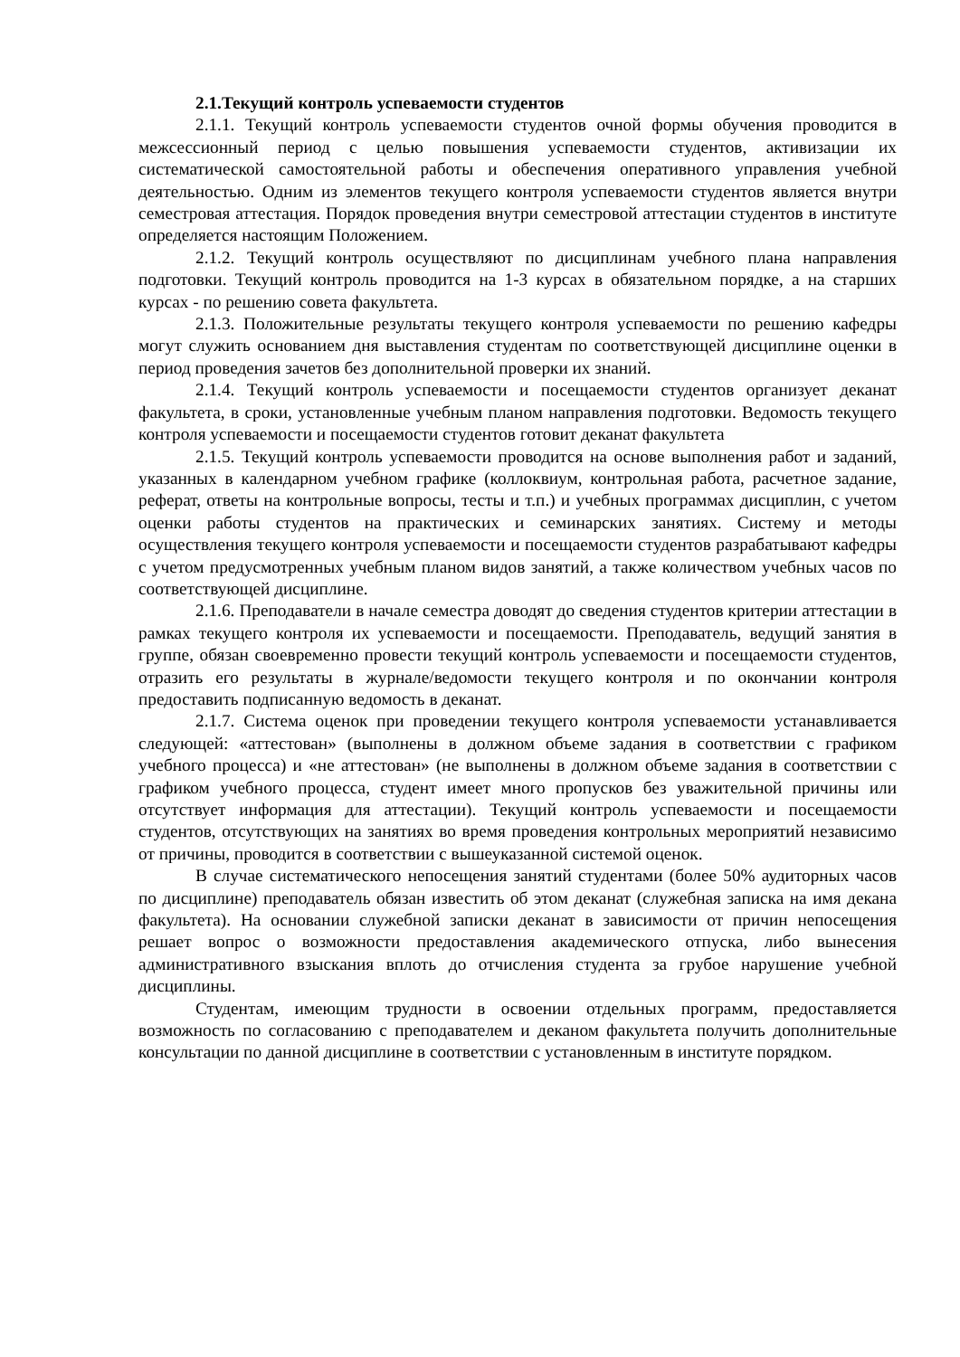2.1.Текущий контроль успеваемости студентов
2.1.1. Текущий контроль успеваемости студентов очной формы обучения проводится в межсессионный период с целью повышения успеваемости студентов, активизации их систематической самостоятельной работы и обеспечения оперативного управления учебной деятельностью. Одним из элементов текущего контроля успеваемости студентов является внутри семестровая аттестация. Порядок проведения внутри семестровой аттестации студентов в институте определяется настоящим Положением.
2.1.2. Текущий контроль осуществляют по дисциплинам учебного плана направления подготовки. Текущий контроль проводится на 1-3 курсах в обязательном порядке, а на старших курсах - по решению совета факультета.
2.1.3. Положительные результаты текущего контроля успеваемости по решению кафедры могут служить основанием дня выставления студентам по соответствующей дисциплине оценки в период проведения зачетов без дополнительной проверки их знаний.
2.1.4. Текущий контроль успеваемости и посещаемости студентов организует деканат факультета, в сроки, установленные учебным планом направления подготовки. Ведомость текущего контроля успеваемости и посещаемости студентов готовит деканат факультета
2.1.5. Текущий контроль успеваемости проводится на основе выполнения работ и заданий, указанных в календарном учебном графике (коллоквиум, контрольная работа, расчетное задание, реферат, ответы на контрольные вопросы, тесты и т.п.) и учебных программах дисциплин, с учетом оценки работы студентов на практических и семинарских занятиях. Систему и методы осуществления текущего контроля успеваемости и посещаемости студентов разрабатывают кафедры с учетом предусмотренных учебным планом видов занятий, а также количеством учебных часов по соответствующей дисциплине.
2.1.6. Преподаватели в начале семестра доводят до сведения студентов критерии аттестации в рамках текущего контроля их успеваемости и посещаемости. Преподаватель, ведущий занятия в группе, обязан своевременно провести текущий контроль успеваемости и посещаемости студентов, отразить его результаты в журнале/ведомости текущего контроля и по окончании контроля предоставить подписанную ведомость в деканат.
2.1.7. Система оценок при проведении текущего контроля успеваемости устанавливается следующей: «аттестован» (выполнены в должном объеме задания в соответствии с графиком учебного процесса) и «не аттестован» (не выполнены в должном объеме задания в соответствии с графиком учебного процесса, студент имеет много пропусков без уважительной причины или отсутствует информация для аттестации). Текущий контроль успеваемости и посещаемости студентов, отсутствующих на занятиях во время проведения контрольных мероприятий независимо от причины, проводится в соответствии с вышеуказанной системой оценок.
В случае систематического непосещения занятий студентами (более 50% аудиторных часов по дисциплине) преподаватель обязан известить об этом деканат (служебная записка на имя декана факультета). На основании служебной записки деканат в зависимости от причин непосещения решает вопрос о возможности предоставления академического отпуска, либо вынесения административного взыскания вплоть до отчисления студента за грубое нарушение учебной дисциплины.
Студентам, имеющим трудности в освоении отдельных программ, предоставляется возможность по согласованию с преподавателем и деканом факультета получить дополнительные консультации по данной дисциплине в соответствии с установленным в институте порядком.